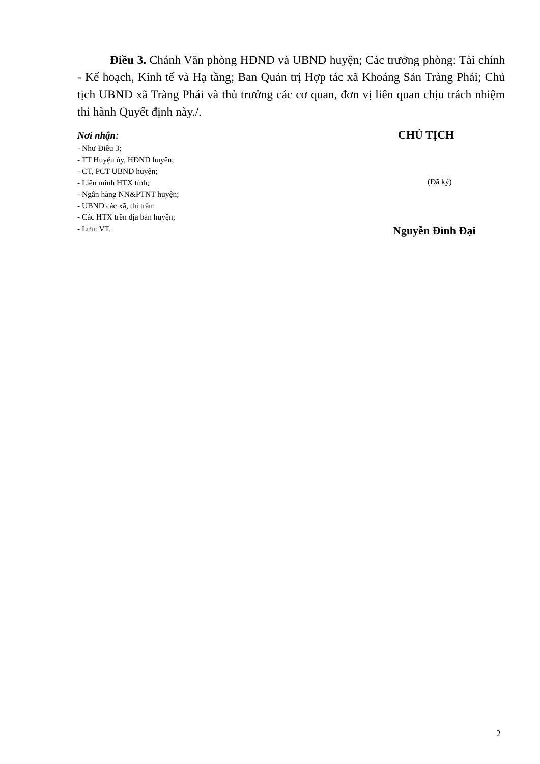Điều 3. Chánh Văn phòng HĐND và UBND huyện; Các trưởng phòng: Tài chính - Kế hoạch, Kinh tế và Hạ tầng; Ban Quản trị Hợp tác xã Khoáng Sản Tràng Phái; Chủ tịch UBND xã Tràng Phái và thủ trưởng các cơ quan, đơn vị liên quan chịu trách nhiệm thi hành Quyết định này./.
Nơi nhận:
- Như Điều 3;
- TT Huyện ủy, HĐND huyện;
- CT, PCT UBND huyện;
- Liên minh HTX tỉnh;
- Ngân hàng NN&PTNT huyện;
- UBND các xã, thị trấn;
- Các HTX trên địa bàn huyện;
- Lưu: VT.
CHỦ TỊCH
(Đã ký)
Nguyễn Đình Đại
2